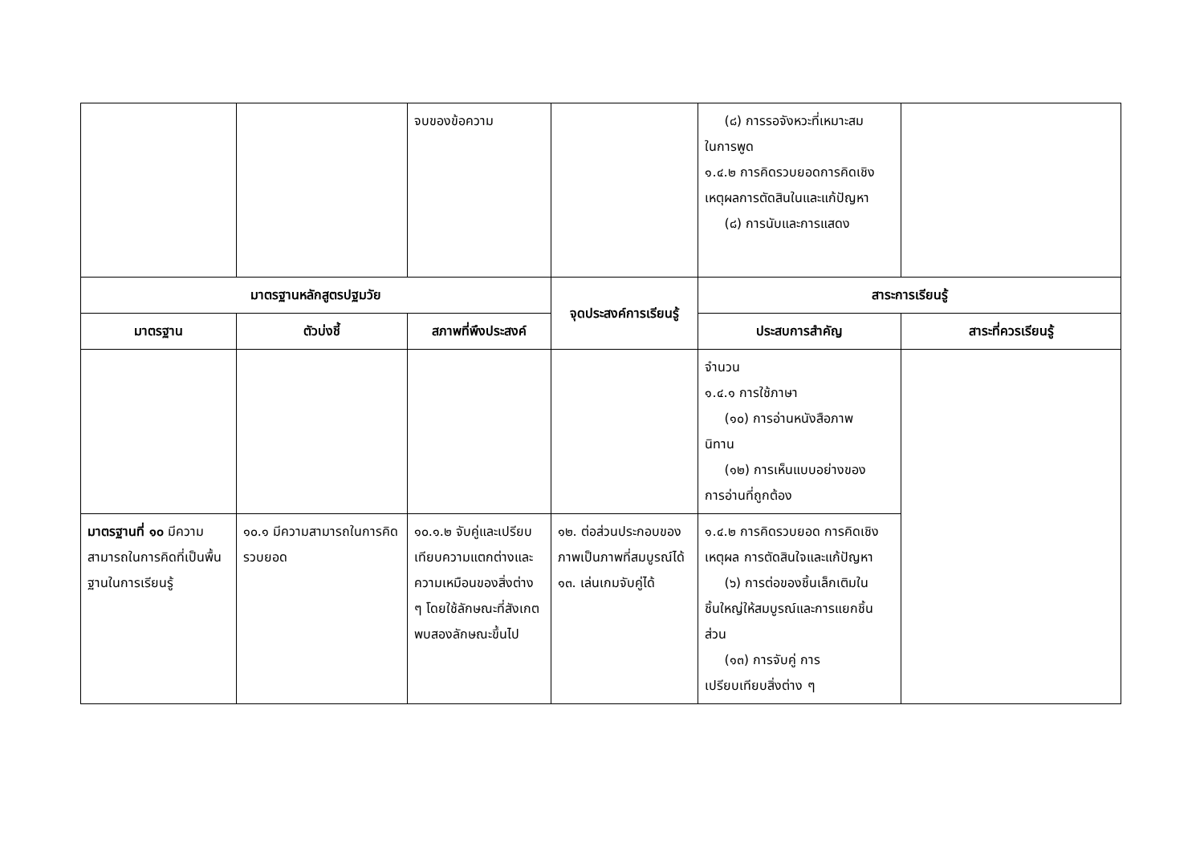| | | จบของข้อความ | | (๘) การรอจังหวะที่เหมาะสม ในการพูด ๑.๔.๒ การคิดรวบยอดการคิดเชิงเหตุผลการตัดสินในและแก้ปัญหา (๘) การนับและการแสดง | |
| มาตรฐานหลักสูตรปฐมวัย | | | จุดประสงค์การเรียนรู้ | สาระการเรียนรู้ | |
| มาตรฐาน | ตัวบ่งชี้ | สภาพที่พึงประสงค์ | | ประสบการสำคัญ | สาระที่ควรเรียนรู้ |
| | | | | จำนวน ๑.๔.๑ การใช้ภาษา (๑๐) การอ่านหนังสือภาพ นิทาน (๑๒) การเห็นแบบอย่างของ การอ่านที่ถูกต้อง | |
| มาตรฐานที่ ๑๐ มีความสามารถในการคิดที่เป็นพื้นฐานในการเรียนรู้ | ๑๐.๑ มีความสามารถในการคิดรวบยอด | ๑๐.๑.๒ จับคู่และเปรียบเทียบความแตกต่างและความเหมือนของสิ่งต่าง ๆ โดยใช้ลักษณะที่สังเกตพบสองลักษณะขึ้นไป | ๑๒. ต่อส่วนประกอบของภาพเป็นภาพที่สมบูรณ์ได้ ๑๓. เล่นเกมจับคู่ได้ | ๑.๔.๒ การคิดรวบยอด การคิดเชิงเหตุผล การตัดสินใจและแก้ปัญหา (๖) การต่อของชิ้นเล็กเติมใน ชิ้นใหญ่ให้สมบูรณ์และการแยกชิ้นส่วน (๑๓) การจับคู่ การ เปรียบเทียบสิ่งต่าง ๆ | |